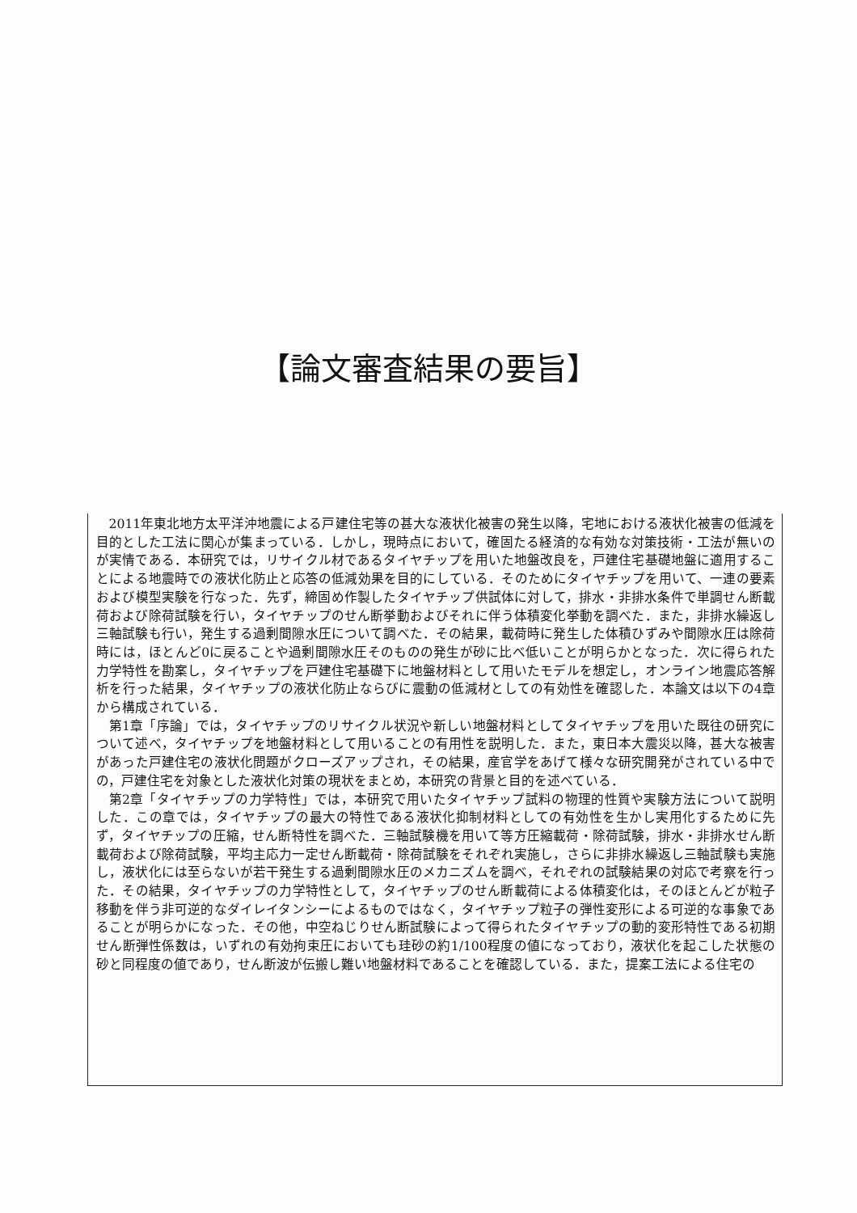【論文審査結果の要旨】
2011年東北地方太平洋沖地震による戸建住宅等の甚大な液状化被害の発生以降，宅地における液状化被害の低減を目的とした工法に関心が集まっている．しかし，現時点において，確固たる経済的な有効な対策技術・工法が無いのが実情である．本研究では，リサイクル材であるタイヤチップを用いた地盤改良を，戸建住宅基礎地盤に適用することによる地震時での液状化防止と応答の低減効果を目的にしている．そのためにタイヤチップを用いて、一連の要素および模型実験を行なった．先ず，締固め作製したタイヤチップ供試体に対して，排水・非排水条件で単調せん断載荷および除荷試験を行い，タイヤチップのせん断挙動およびそれに伴う体積変化挙動を調べた．また，非排水繰返し三軸試験も行い，発生する過剰間隙水圧について調べた．その結果，載荷時に発生した体積ひずみや間隙水圧は除荷時には，ほとんど0に戻ることや過剰間隙水圧そのものの発生が砂に比べ低いことが明らかとなった．次に得られた力学特性を勘案し，タイヤチップを戸建住宅基礎下に地盤材料として用いたモデルを想定し，オンライン地震応答解析を行った結果，タイヤチップの液状化防止ならびに震動の低減材としての有効性を確認した．本論文は以下の4章から構成されている．
第1章「序論」では，タイヤチップのリサイクル状況や新しい地盤材料としてタイヤチップを用いた既往の研究について述べ，タイヤチップを地盤材料として用いることの有用性を説明した．また，東日本大震災以降，甚大な被害があった戸建住宅の液状化問題がクローズアップされ，その結果，産官学をあげて様々な研究開発がされている中での，戸建住宅を対象とした液状化対策の現状をまとめ，本研究の背景と目的を述べている．
第2章「タイヤチップの力学特性」では，本研究で用いたタイヤチップ試料の物理的性質や実験方法について説明した．この章では，タイヤチップの最大の特性である液状化抑制材料としての有効性を生かし実用化するために先ず，タイヤチップの圧縮，せん断特性を調べた．三軸試験機を用いて等方圧縮載荷・除荷試験，排水・非排水せん断載荷および除荷試験，平均主応力一定せん断載荷・除荷試験をそれぞれ実施し，さらに非排水繰返し三軸試験も実施し，液状化には至らないが若干発生する過剰間隙水圧のメカニズムを調べ，それぞれの試験結果の対応で考察を行った．その結果，タイヤチップの力学特性として，タイヤチップのせん断載荷による体積変化は，そのほとんどが粒子移動を伴う非可逆的なダイレイタンシーによるものではなく，タイヤチップ粒子の弾性変形による可逆的な事象であることが明らかになった．その他，中空ねじりせん断試験によって得られたタイヤチップの動的変形特性である初期せん断弾性係数は，いずれの有効拘束圧においても珪砂の約1/100程度の値になっており，液状化を起こした状態の砂と同程度の値であり，せん断波が伝搬し難い地盤材料であることを確認している．また，提案工法による住宅の